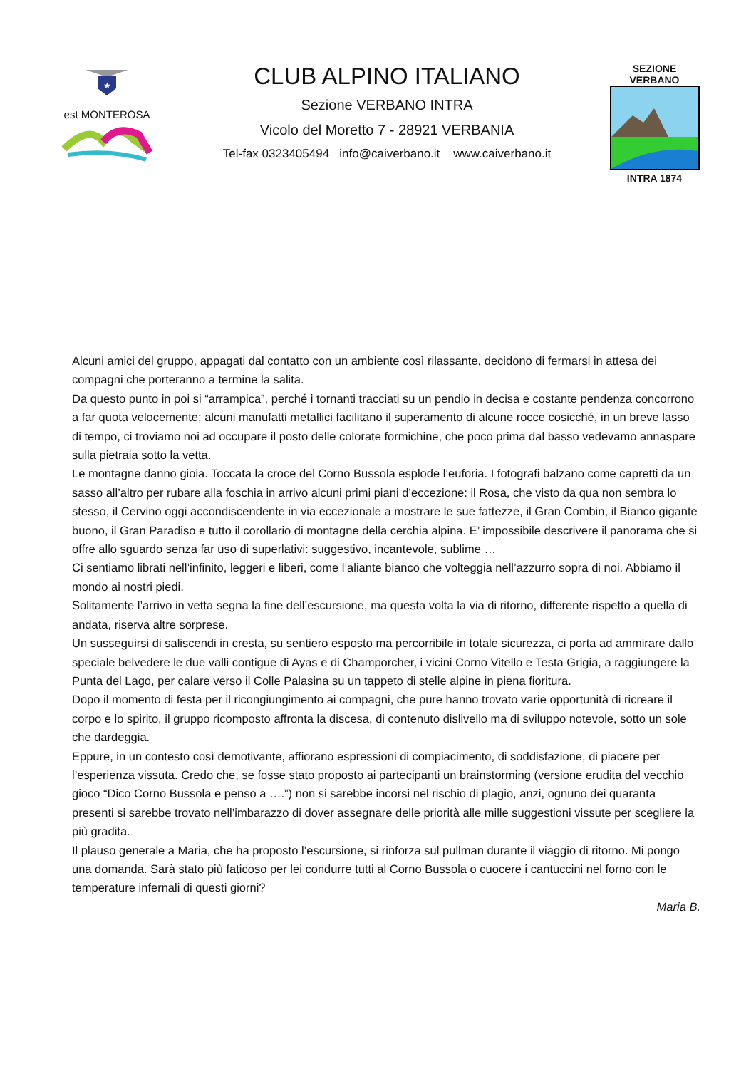★
est MONTEROSA
CLUB ALPINO ITALIANO
Sezione VERBANO INTRA
Vicolo del Moretto 7 - 28921 VERBANIA
Tel-fax 0323405494 info@caiverbano.it www.caiverbano.it
SEZIONE VERBANO
INTRA 1874
Alcuni amici del gruppo, appagati dal contatto con un ambiente così rilassante, decidono di fermarsi in attesa dei compagni che porteranno a termine la salita.
Da questo punto in poi si “arrampica”, perché i tornanti tracciati su un pendio in decisa e costante pendenza concorrono a far quota velocemente; alcuni manufatti metallici facilitano il superamento di alcune rocce cosicché, in un breve lasso di tempo, ci troviamo noi ad occupare il posto delle colorate formichine, che poco prima dal basso vedevamo annaspare sulla pietraia sotto la vetta.
Le montagne danno gioia. Toccata la croce del Corno Bussola esplode l’euforia. I fotografi balzano come capretti da un sasso all’altro per rubare alla foschia in arrivo alcuni primi piani d’eccezione: il Rosa, che visto da qua non sembra lo stesso, il Cervino oggi accondiscendente in via eccezionale a mostrare le sue fattezze, il Gran Combin, il Bianco gigante buono, il Gran Paradiso e tutto il corollario di montagne della cerchia alpina. E’ impossibile descrivere il panorama che si offre allo sguardo senza far uso di superlativi: suggestivo, incantevole, sublime …
Ci sentiamo librati nell’infinito, leggeri e liberi, come l’aliante bianco che volteggia nell’azzurro sopra di noi. Abbiamo il mondo ai nostri piedi.
Solitamente l’arrivo in vetta segna la fine dell’escursione, ma questa volta la via di ritorno, differente rispetto a quella di andata, riserva altre sorprese.
Un susseguirsi di saliscendi in cresta, su sentiero esposto ma percorribile in totale sicurezza, ci porta ad ammirare dallo speciale belvedere le due valli contigue di Ayas e di Champorcher, i vicini Corno Vitello e Testa Grigia, a raggiungere la Punta del Lago, per calare verso il Colle Palasina su un tappeto di stelle alpine in piena fioritura.
Dopo il momento di festa per il ricongiungimento ai compagni, che pure hanno trovato varie opportunità di ricreare il corpo e lo spirito, il gruppo ricomposto affronta la discesa, di contenuto dislivello ma di sviluppo notevole, sotto un sole che dardeggia.
Eppure, in un contesto così demotivante, affiorano espressioni di compiacimento, di soddisfazione, di piacere per l’esperienza vissuta. Credo che, se fosse stato proposto ai partecipanti un brainstorming (versione erudita del vecchio gioco “Dico Corno Bussola e penso a ….”) non si sarebbe incorsi nel rischio di plagio, anzi, ognuno dei quaranta presenti si sarebbe trovato nell’imbarazzo di dover assegnare delle priorità alle mille suggestioni vissute per scegliere la più gradita.
Il plauso generale a Maria, che ha proposto l’escursione, si rinforza sul pullman durante il viaggio di ritorno. Mi pongo una domanda. Sarà stato più faticoso per lei condurre tutti al Corno Bussola o cuocere i cantuccini nel forno con le temperature infernali di questi giorni?
Maria B.